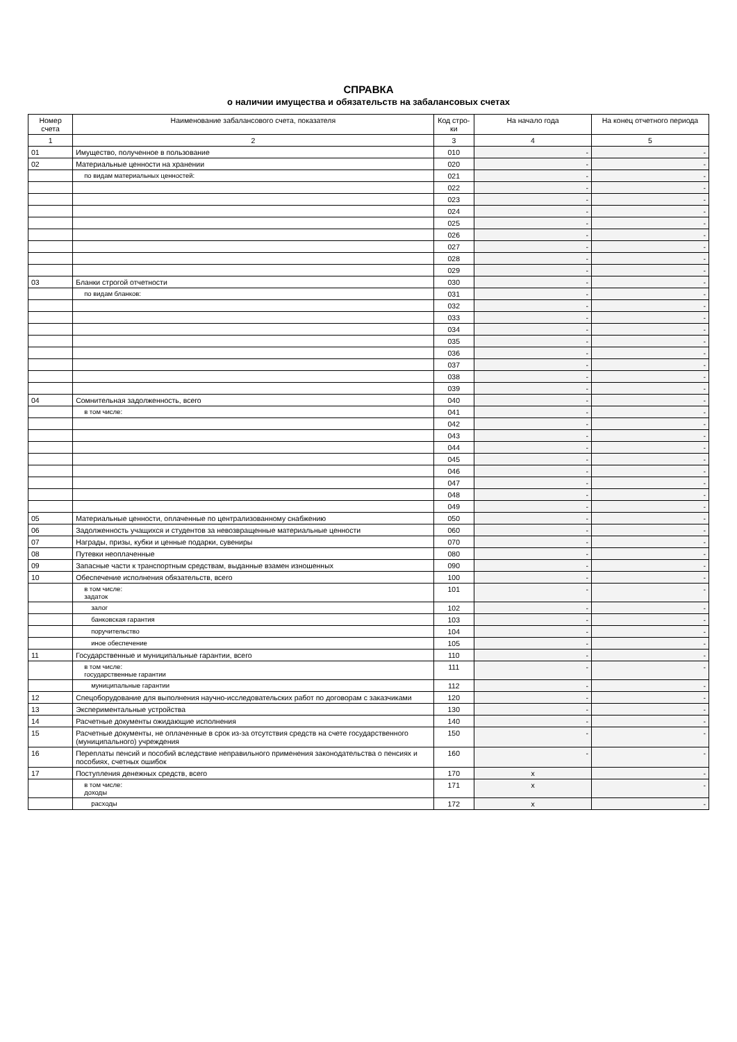СПРАВКА
о наличии имущества и обязательств на забалансовых счетах
| Номер счета | Наименование забалансового счета, показателя | Код стро-ки | На начало года | На конец отчетного периода |
| --- | --- | --- | --- | --- |
| 1 | 2 | 3 | 4 | 5 |
| 01 | Имущество, полученное в пользование | 010 | - | - |
| 02 | Материальные ценности на хранении | 020 | - | - |
| | по видам материальных ценностей: | 021 | - | - |
| | | 022 | - | - |
| | | 023 | - | - |
| | | 024 | - | - |
| | | 025 | - | - |
| | | 026 | - | - |
| | | 027 | - | - |
| | | 028 | - | - |
| | | 029 | - | - |
| 03 | Бланки строгой отчетности | 030 | - | - |
| | по видам бланков: | 031 | - | - |
| | | 032 | - | - |
| | | 033 | - | - |
| | | 034 | - | - |
| | | 035 | - | - |
| | | 036 | - | - |
| | | 037 | - | - |
| | | 038 | - | - |
| | | 039 | - | - |
| 04 | Сомнительная задолженность, всего | 040 | - | - |
| | в том числе: | 041 | - | - |
| | | 042 | - | - |
| | | 043 | - | - |
| | | 044 | - | - |
| | | 045 | - | - |
| | | 046 | - | - |
| | | 047 | - | - |
| | | 048 | - | - |
| | | 049 | - | - |
| 05 | Материальные ценности, оплаченные по централизованному снабжению | 050 | - | - |
| 06 | Задолженность учащихся и студентов за невозвращенные материальные ценности | 060 | - | - |
| 07 | Награды, призы, кубки и ценные подарки, сувениры | 070 | - | - |
| 08 | Путевки неоплаченные | 080 | - | - |
| 09 | Запасные части к транспортным средствам, выданные взамен изношенных | 090 | - | - |
| 10 | Обеспечение исполнения обязательств, всего | 100 | - | - |
| | в том числе: задаток | 101 | - | - |
| | залог | 102 | - | - |
| | банковская гарантия | 103 | - | - |
| | поручительство | 104 | - | - |
| | иное обеспечение | 105 | - | - |
| 11 | Государственные и муниципальные гарантии, всего | 110 | - | - |
| | в том числе: государственные гарантии | 111 | - | - |
| | муниципальные гарантии | 112 | - | - |
| 12 | Спецоборудование для выполнения научно-исследовательских работ по договорам с заказчиками | 120 | - | - |
| 13 | Экспериментальные устройства | 130 | - | - |
| 14 | Расчетные документы ожидающие исполнения | 140 | - | - |
| 15 | Расчетные документы, не оплаченные в срок из-за отсутствия средств на счете государственного (муниципального) учреждения | 150 | - | - |
| 16 | Переплаты пенсий и пособий вследствие неправильного применения законодательства о пенсиях и пособиях, счетных ошибок | 160 | - | - |
| 17 | Поступления денежных средств, всего | 170 | x | - |
| | в том числе: доходы | 171 | x | - |
| | расходы | 172 | x | - |